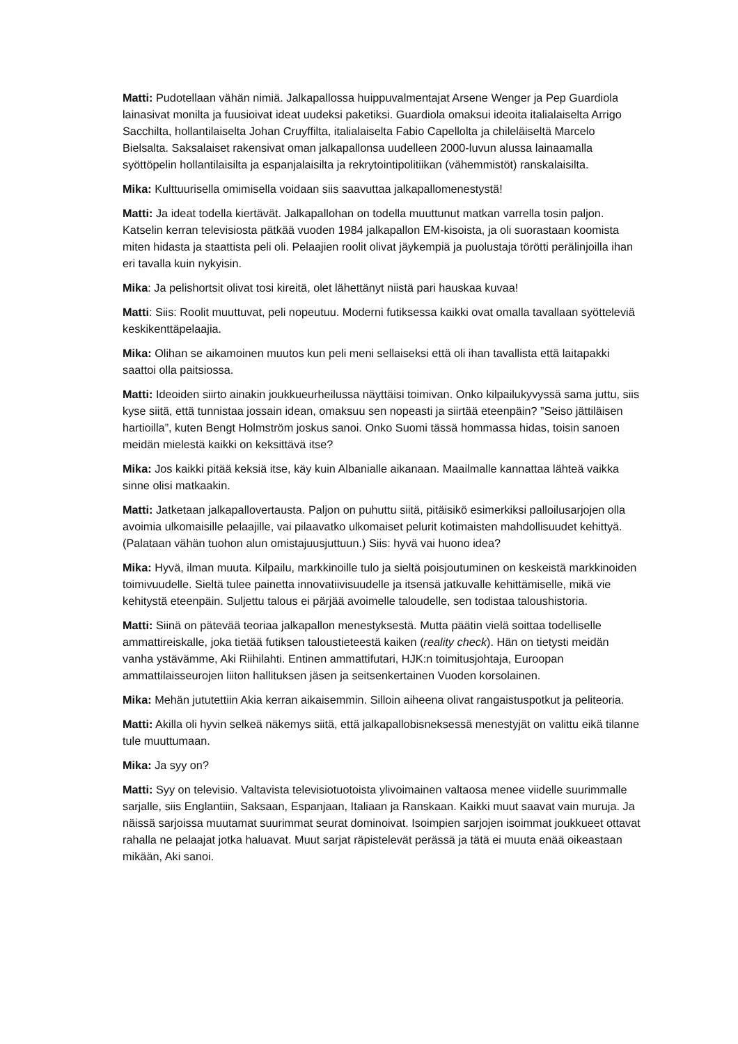Matti: Pudotellaan vähän nimiä. Jalkapallossa huippuvalmentajat Arsene Wenger ja Pep Guardiola lainasivat monilta ja fuusioivat ideat uudeksi paketiksi. Guardiola omaksui ideoita italialaiselta Arrigo Sacchilta, hollantilaiselta Johan Cruyffilta, italialaiselta Fabio Capellolta ja chileläiseltä Marcelo Bielsalta. Saksalaiset rakensivat oman jalkapallonsa uudelleen 2000-luvun alussa lainaamalla syöttöpelin hollantilaisilta ja espanjalaisilta ja rekrytointipolitiikan (vähemmistöt) ranskalaisilta.
Mika: Kulttuurisella omimisella voidaan siis saavuttaa jalkapallomenestystä!
Matti: Ja ideat todella kiertävät. Jalkapallohan on todella muuttunut matkan varrella tosin paljon. Katselin kerran televisiosta pätkää vuoden 1984 jalkapallon EM-kisoista, ja oli suorastaan koomista miten hidasta ja staattista peli oli. Pelaajien roolit olivat jäykempiä ja puolustaja törötti perälinjoilla ihan eri tavalla kuin nykyisin.
Mika: Ja pelishortsit olivat tosi kireitä, olet lähettänyt niistä pari hauskaa kuvaa!
Matti: Siis: Roolit muuttuvat, peli nopeutuu. Moderni futiksessa kaikki ovat omalla tavallaan syötteleviä keskikenttäpelaajia.
Mika: Olihan se aikamoinen muutos kun peli meni sellaiseksi että oli ihan tavallista että laitapakki saattoi olla paitsiossa.
Matti: Ideoiden siirto ainakin joukkueurheilussa näyttäisi toimivan. Onko kilpailukyvyssä sama juttu, siis kyse siitä, että tunnistaa jossain idean, omaksuu sen nopeasti ja siirtää eteenpäin? ”Seiso jättiläisen hartioilla”, kuten Bengt Holmström joskus sanoi. Onko Suomi tässä hommassa hidas, toisin sanoen meidän mielestä kaikki on keksittävä itse?
Mika: Jos kaikki pitää keksiä itse, käy kuin Albanialle aikanaan. Maailmalle kannattaa lähteä vaikka sinne olisi matkaakin.
Matti: Jatketaan jalkapallovertausta. Paljon on puhuttu siitä, pitäisikö esimerkiksi palloilusarjojen olla avoimia ulkomaisille pelaajille, vai pilaavatko ulkomaiset pelurit kotimaisten mahdollisuudet kehittyä. (Palataan vähän tuohon alun omistajuusjuttuun.) Siis: hyvä vai huono idea?
Mika: Hyvä, ilman muuta. Kilpailu, markkinoille tulo ja sieltä poisjoutuminen on keskeistä markkinoiden toimivuudelle. Sieltä tulee painetta innovatiivisuudelle ja itsensä jatkuvalle kehittämiselle, mikä vie kehitystä eteenpäin. Suljettu talous ei pärjää avoimelle taloudelle, sen todistaa taloushistoria.
Matti: Siinä on pätevää teoriaa jalkapallon menestyksestä. Mutta päätin vielä soittaa todelliselle ammattireiskalle, joka tietää futiksen taloustieteestä kaiken (reality check). Hän on tietysti meidän vanha ystävämme, Aki Riihilahti. Entinen ammattifutari, HJK:n toimitusjohtaja, Euroopan ammattilaisseurojen liiton hallituksen jäsen ja seitsenkertainen Vuoden korsolainen.
Mika: Mehän jututettiin Akia kerran aikaisemmin. Silloin aiheena olivat rangaistuspotkut ja peliteoria.
Matti: Akilla oli hyvin selkeä näkemys siitä, että jalkapallobisneksessä menestyjät on valittu eikä tilanne tule muuttumaan.
Mika: Ja syy on?
Matti: Syy on televisio. Valtavista televisiotuotoista ylivoimainen valtaosa menee viidelle suurimmalle sarjalle, siis Englantiin, Saksaan, Espanjaan, Italiaan ja Ranskaan. Kaikki muut saavat vain muruja. Ja näissä sarjoissa muutamat suurimmat seurat dominoivat. Isoimpien sarjojen isoimmat joukkueet ottavat rahalla ne pelaajat jotka haluavat. Muut sarjat räpistelevät perässä ja tätä ei muuta enää oikeastaan mikään, Aki sanoi.